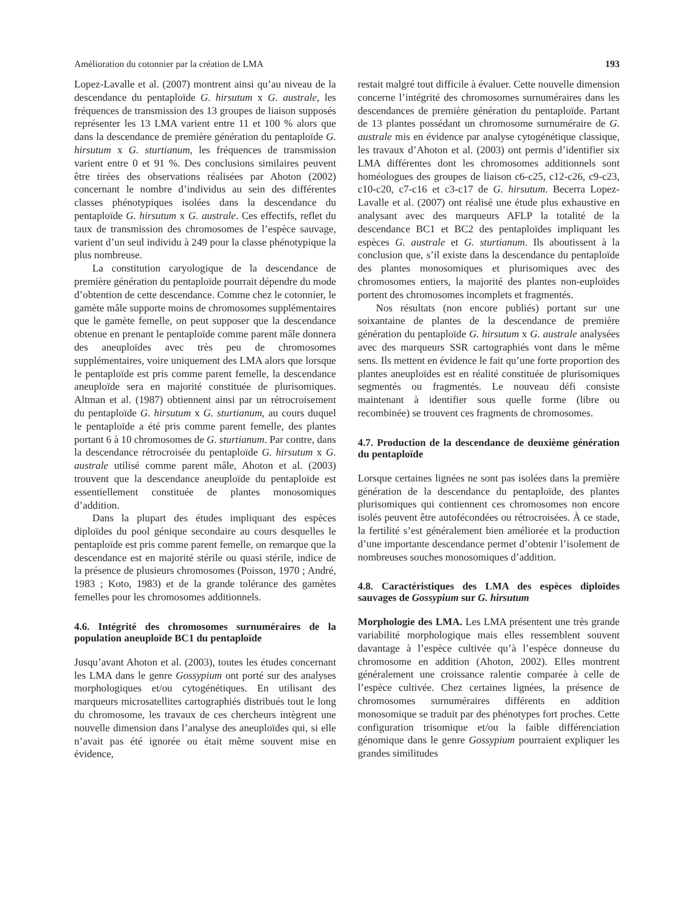Amélioration du cotonnier par la création de LMA 193
Lopez-Lavalle et al. (2007) montrent ainsi qu’au niveau de la descendance du pentaploïde G. hirsutum x G. australe, les fréquences de transmission des 13 groupes de liaison supposés représenter les 13 LMA varient entre 11 et 100 % alors que dans la descendance de première génération du pentaploïde G. hirsutum x G. sturtianum, les fréquences de transmission varient entre 0 et 91 %. Des conclusions similaires peuvent être tirées des observations réalisées par Ahoton (2002) concernant le nombre d’individus au sein des différentes classes phénotypiques isolées dans la descendance du pentaploïde G. hirsutum x G. australe. Ces effectifs, reflet du taux de transmission des chromosomes de l’espèce sauvage, varient d’un seul individu à 249 pour la classe phénotypique la plus nombreuse.
La constitution caryologique de la descendance de première génération du pentaploïde pourrait dépendre du mode d’obtention de cette descendance. Comme chez le cotonnier, le gamète mâle supporte moins de chromosomes supplémentaires que le gamète femelle, on peut supposer que la descendance obtenue en prenant le pentaploïde comme parent mâle donnera des aneuploïdes avec très peu de chromosomes supplémentaires, voire uniquement des LMA alors que lorsque le pentaploïde est pris comme parent femelle, la descendance aneuploïde sera en majorité constituée de plurisomiques. Altman et al. (1987) obtiennent ainsi par un rétrocroisement du pentaploïde G. hirsutum x G. sturtianum, au cours duquel le pentaploïde a été pris comme parent femelle, des plantes portant 6 à 10 chromosomes de G. sturtianum. Par contre, dans la descendance rétrocroisée du pentaploïde G. hirsutum x G. australe utilisé comme parent mâle, Ahoton et al. (2003) trouvent que la descendance aneuploïde du pentaploïde est essentiellement constituée de plantes monosomiques d’addition.
Dans la plupart des études impliquant des espèces diploïdes du pool génique secondaire au cours desquelles le pentaploïde est pris comme parent femelle, on remarque que la descendance est en majorité stérile ou quasi stérile, indice de la présence de plusieurs chromosomes (Poisson, 1970 ; André, 1983 ; Koto, 1983) et de la grande tolérance des gamètes femelles pour les chromosomes additionnels.
4.6. Intégrité des chromosomes surnuméraires de la population aneuploïde BC1 du pentaploïde
Jusqu’avant Ahoton et al. (2003), toutes les études concernant les LMA dans le genre Gossypium ont porté sur des analyses morphologiques et/ou cytogénétiques. En utilisant des marqueurs microsatellites cartographiés distribués tout le long du chromosome, les travaux de ces chercheurs intègrent une nouvelle dimension dans l’analyse des aneuploïdes qui, si elle n’avait pas été ignorée ou était même souvent mise en évidence,
restait malgré tout difficile à évaluer. Cette nouvelle dimension concerne l’intégrité des chromosomes surnuméraires dans les descendances de première génération du pentaploïde. Partant de 13 plantes possédant un chromosome surnuméraire de G. australe mis en évidence par analyse cytogénétique classique, les travaux d’Ahoton et al. (2003) ont permis d’identifier six LMA différentes dont les chromosomes additionnels sont homéologues des groupes de liaison c6-c25, c12-c26, c9-c23, c10-c20, c7-c16 et c3-c17 de G. hirsutum. Becerra Lopez-Lavalle et al. (2007) ont réalisé une étude plus exhaustive en analysant avec des marqueurs AFLP la totalité de la descendance BC1 et BC2 des pentaploïdes impliquant les espèces G. australe et G. sturtianum. Ils aboutissent à la conclusion que, s’il existe dans la descendance du pentaploïde des plantes monosomiques et plurisomiques avec des chromosomes entiers, la majorité des plantes non-euploïdes portent des chromosomes incomplets et fragmentés.
Nos résultats (non encore publiés) portant sur une soixantaine de plantes de la descendance de première génération du pentaploïde G. hirsutum x G. australe analysées avec des marqueurs SSR cartographiés vont dans le même sens. Ils mettent en évidence le fait qu’une forte proportion des plantes aneuploïdes est en réalité constituée de plurisomiques segmentés ou fragmentés. Le nouveau défi consiste maintenant à identifier sous quelle forme (libre ou recombinée) se trouvent ces fragments de chromosomes.
4.7. Production de la descendance de deuxième génération du pentaploïde
Lorsque certaines lignées ne sont pas isolées dans la première génération de la descendance du pentaploïde, des plantes plurisomiques qui contiennent ces chromosomes non encore isolés peuvent être autofécondées ou rétrocroisées. À ce stade, la fertilité s’est généralement bien améliorée et la production d’une importante descendance permet d’obtenir l’isolement de nombreuses souches monosomiques d’addition.
4.8. Caractéristiques des LMA des espèces diploïdes sauvages de Gossypium sur G. hirsutum
Morphologie des LMA. Les LMA présentent une très grande variabilité morphologique mais elles ressemblent souvent davantage à l’espèce cultivée qu’à l’espèce donneuse du chromosome en addition (Ahoton, 2002). Elles montrent généralement une croissance ralentie comparée à celle de l’espèce cultivée. Chez certaines lignées, la présence de chromosomes surnuméraires différents en addition monosomique se traduit par des phénotypes fort proches. Cette configuration trisomique et/ou la faible différenciation génomique dans le genre Gossypium pourraient expliquer les grandes similitudes